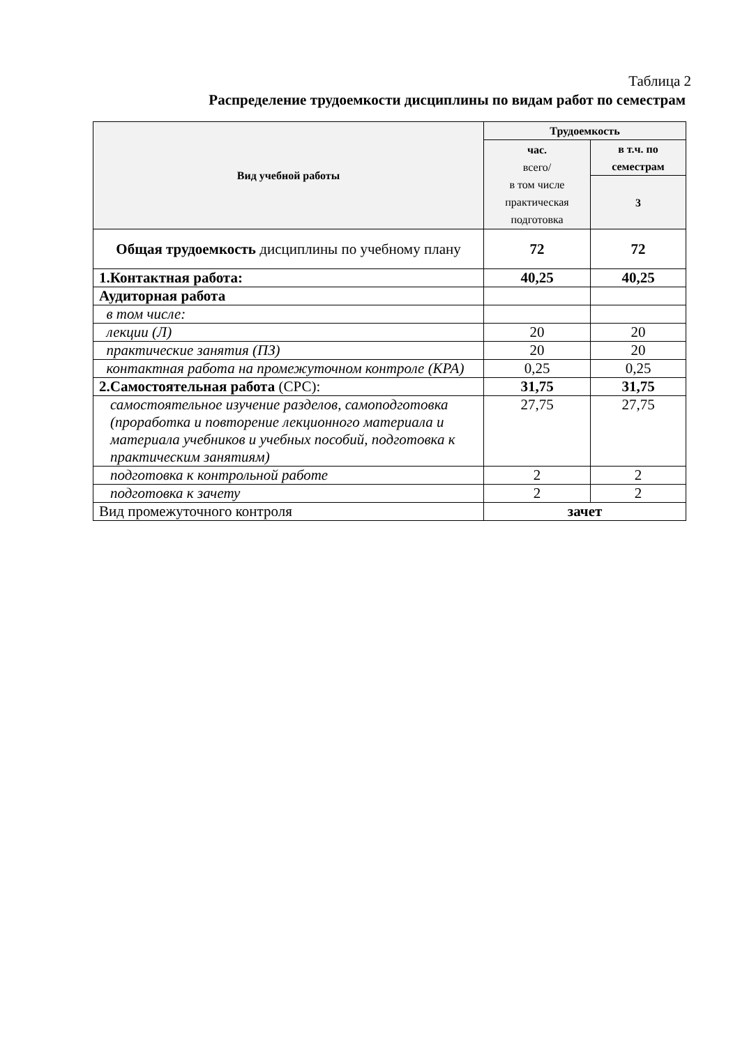Таблица 2
Распределение трудоемкости дисциплины по видам работ по семестрам
| Вид учебной работы | Трудоемкость | |
| --- | --- | --- |
| | час. всего/ в том числе практическая подготовка | в т.ч. по семестрам |
| | | 3 |
| Общая трудоемкость дисциплины по учебному плану | 72 | 72 |
| 1.Контактная работа: | 40,25 | 40,25 |
| Аудиторная работа | | |
| в том числе: | | |
| лекции (Л) | 20 | 20 |
| практические занятия (ПЗ) | 20 | 20 |
| контактная работа на промежуточном контроле (КРА) | 0,25 | 0,25 |
| 2.Самостоятельная работа (СРС): | 31,75 | 31,75 |
| самостоятельное изучение разделов, самоподготовка (проработка и повторение лекционного материала и материала учебников и учебных пособий, подготовка к практическим занятиям) | 27,75 | 27,75 |
| подготовка к контрольной работе | 2 | 2 |
| подготовка к зачету | 2 | 2 |
| Вид промежуточного контроля | зачет | |